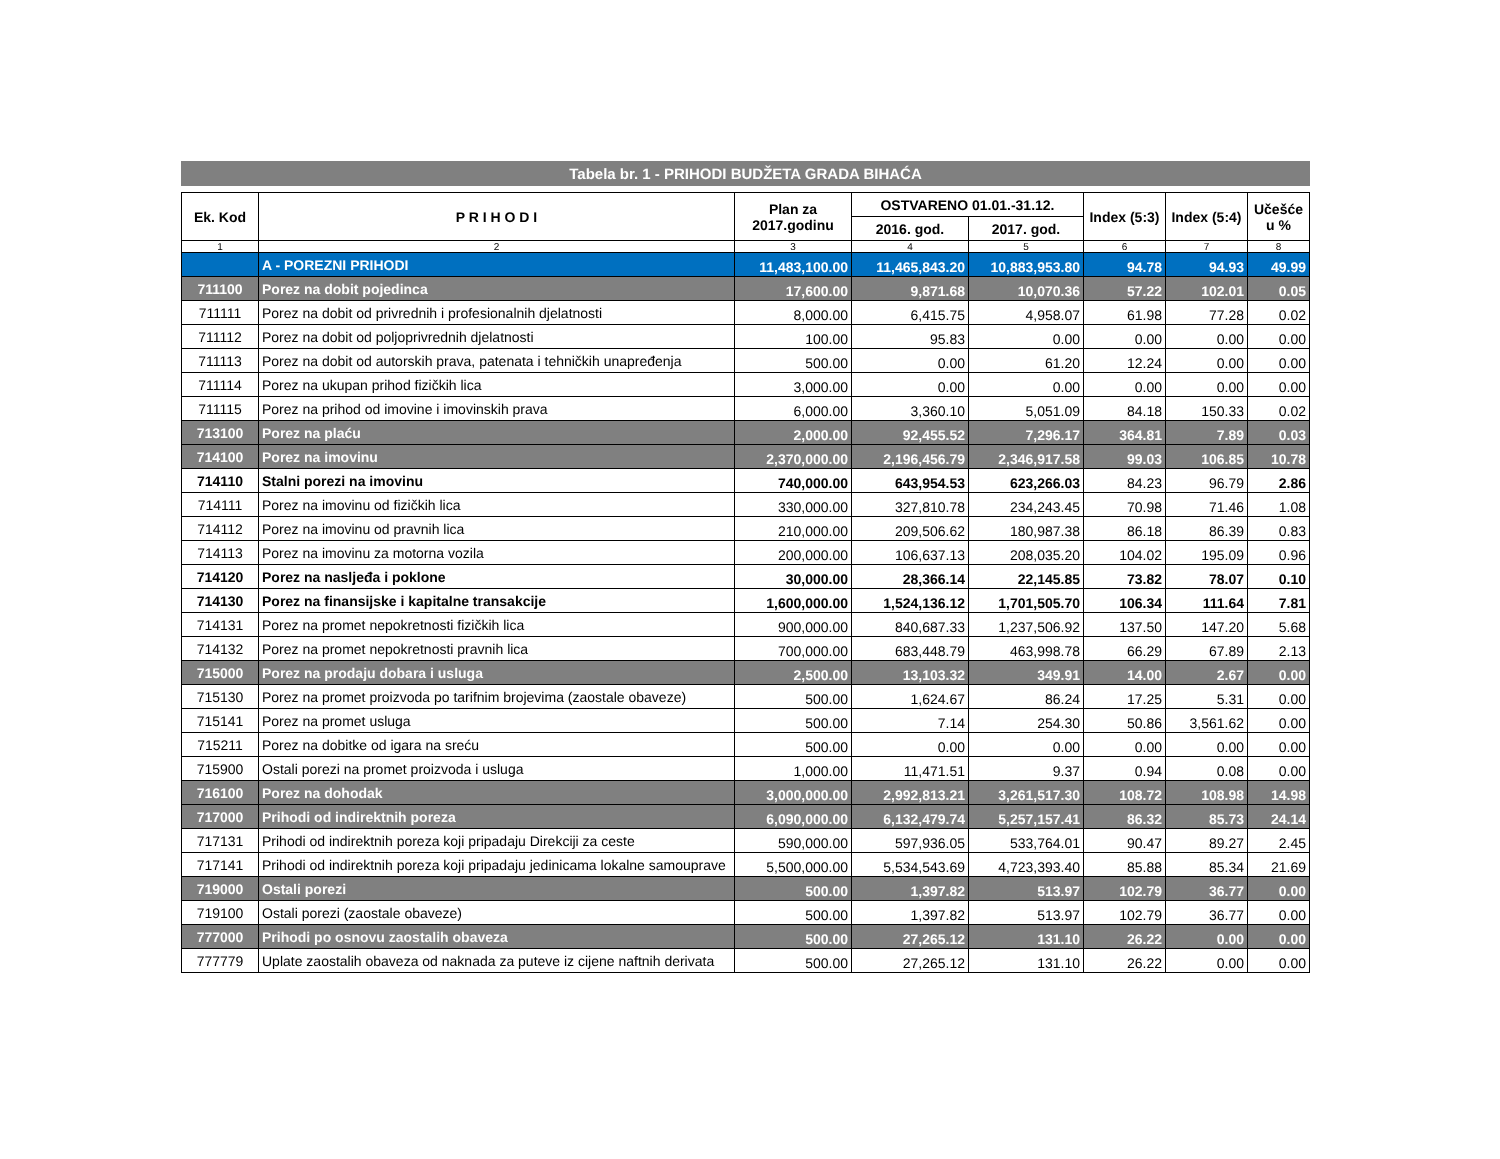Tabela br. 1 - PRIHODI BUDŽETA GRADA BIHAĆA
| Ek. Kod | P R I H O D I | Plan za 2017.godinu | OSTVARENO 01.01.-31.12. | | Index (5:3) | Index (5:4) | Učešće u % |
| --- | --- | --- | --- | --- | --- | --- | --- |
| | | | 2016. god. | 2017. god. | | | |
| 1 | 2 | 3 | 4 | 5 | 6 | 7 | 8 |
| | A - POREZNI PRIHODI | 11,483,100.00 | 11,465,843.20 | 10,883,953.80 | 94.78 | 94.93 | 49.99 |
| 711100 | Porez na dobit pojedinca | 17,600.00 | 9,871.68 | 10,070.36 | 57.22 | 102.01 | 0.05 |
| 711111 | Porez na dobit od privrednih i profesionalnih djelatnosti | 8,000.00 | 6,415.75 | 4,958.07 | 61.98 | 77.28 | 0.02 |
| 711112 | Porez na dobit od poljoprivrednih djelatnosti | 100.00 | 95.83 | 0.00 | 0.00 | 0.00 | 0.00 |
| 711113 | Porez na dobit od autorskih prava, patenata i tehničkih unapređenja | 500.00 | 0.00 | 61.20 | 12.24 | 0.00 | 0.00 |
| 711114 | Porez na ukupan prihod fizičkih lica | 3,000.00 | 0.00 | 0.00 | 0.00 | 0.00 | 0.00 |
| 711115 | Porez na prihod od imovine i imovinskih prava | 6,000.00 | 3,360.10 | 5,051.09 | 84.18 | 150.33 | 0.02 |
| 713100 | Porez na plaću | 2,000.00 | 92,455.52 | 7,296.17 | 364.81 | 7.89 | 0.03 |
| 714100 | Porez na imovinu | 2,370,000.00 | 2,196,456.79 | 2,346,917.58 | 99.03 | 106.85 | 10.78 |
| 714110 | Stalni porezi na imovinu | 740,000.00 | 643,954.53 | 623,266.03 | 84.23 | 96.79 | 2.86 |
| 714111 | Porez na imovinu od fizičkih lica | 330,000.00 | 327,810.78 | 234,243.45 | 70.98 | 71.46 | 1.08 |
| 714112 | Porez na imovinu od pravnih lica | 210,000.00 | 209,506.62 | 180,987.38 | 86.18 | 86.39 | 0.83 |
| 714113 | Porez na imovinu za motorna vozila | 200,000.00 | 106,637.13 | 208,035.20 | 104.02 | 195.09 | 0.96 |
| 714120 | Porez na nasljeđa i poklone | 30,000.00 | 28,366.14 | 22,145.85 | 73.82 | 78.07 | 0.10 |
| 714130 | Porez na finansijske i kapitalne transakcije | 1,600,000.00 | 1,524,136.12 | 1,701,505.70 | 106.34 | 111.64 | 7.81 |
| 714131 | Porez na promet nepokretnosti fizičkih lica | 900,000.00 | 840,687.33 | 1,237,506.92 | 137.50 | 147.20 | 5.68 |
| 714132 | Porez na promet nepokretnosti pravnih lica | 700,000.00 | 683,448.79 | 463,998.78 | 66.29 | 67.89 | 2.13 |
| 715000 | Porez na prodaju dobara i usluga | 2,500.00 | 13,103.32 | 349.91 | 14.00 | 2.67 | 0.00 |
| 715130 | Porez na promet proizvoda po tarifnim brojevima (zaostale obaveze) | 500.00 | 1,624.67 | 86.24 | 17.25 | 5.31 | 0.00 |
| 715141 | Porez na promet usluga | 500.00 | 7.14 | 254.30 | 50.86 | 3,561.62 | 0.00 |
| 715211 | Porez na dobitke od igara na sreću | 500.00 | 0.00 | 0.00 | 0.00 | 0.00 | 0.00 |
| 715900 | Ostali porezi na promet proizvoda i usluga | 1,000.00 | 11,471.51 | 9.37 | 0.94 | 0.08 | 0.00 |
| 716100 | Porez na dohodak | 3,000,000.00 | 2,992,813.21 | 3,261,517.30 | 108.72 | 108.98 | 14.98 |
| 717000 | Prihodi od indirektnih poreza | 6,090,000.00 | 6,132,479.74 | 5,257,157.41 | 86.32 | 85.73 | 24.14 |
| 717131 | Prihodi od indirektnih poreza koji pripadaju Direkciji za ceste | 590,000.00 | 597,936.05 | 533,764.01 | 90.47 | 89.27 | 2.45 |
| 717141 | Prihodi od indirektnih poreza koji pripadaju jedinicama lokalne samouprave | 5,500,000.00 | 5,534,543.69 | 4,723,393.40 | 85.88 | 85.34 | 21.69 |
| 719000 | Ostali porezi | 500.00 | 1,397.82 | 513.97 | 102.79 | 36.77 | 0.00 |
| 719100 | Ostali porezi (zaostale obaveze) | 500.00 | 1,397.82 | 513.97 | 102.79 | 36.77 | 0.00 |
| 777000 | Prihodi po osnovu zaostalih obaveza | 500.00 | 27,265.12 | 131.10 | 26.22 | 0.00 | 0.00 |
| 777779 | Uplate zaostalih obaveza od naknada za puteve iz cijene naftnih derivata | 500.00 | 27,265.12 | 131.10 | 26.22 | 0.00 | 0.00 |